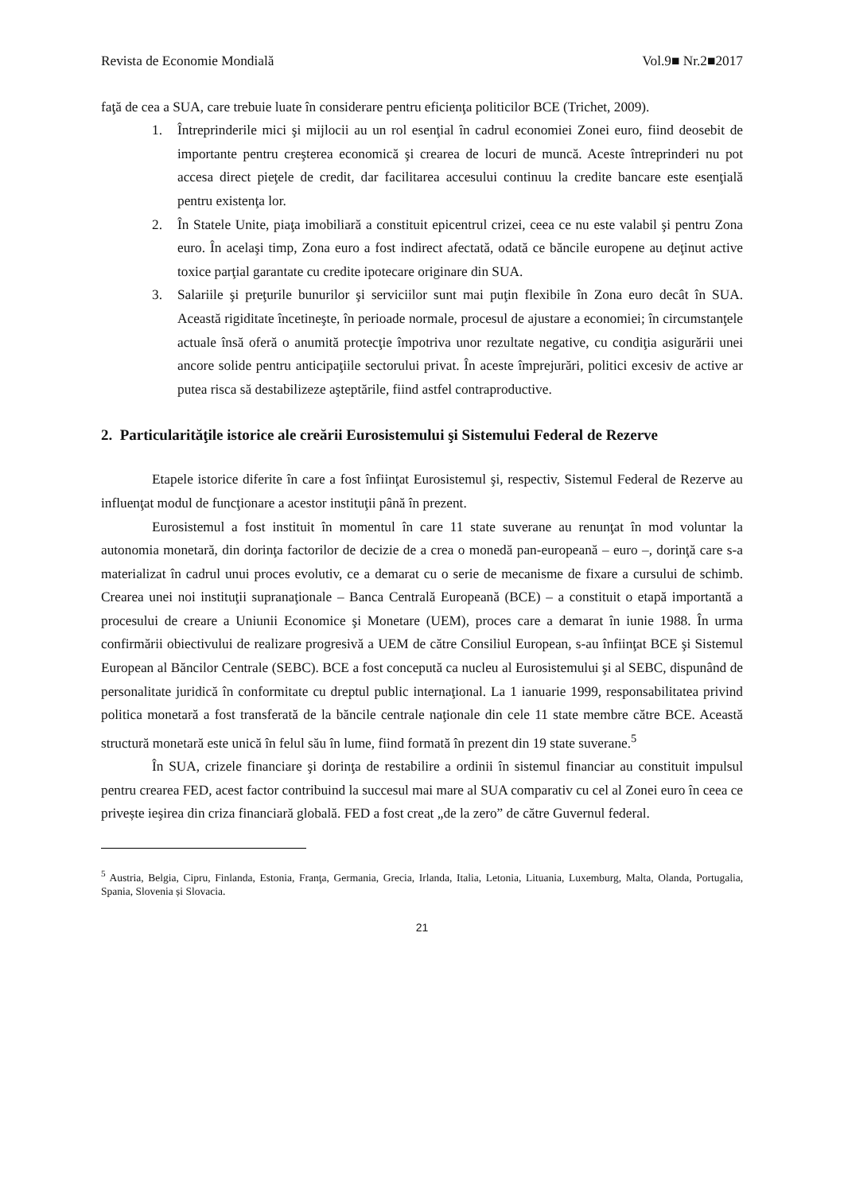Revista de Economie Mondială Vol.9■ Nr.2■2017
faţă de cea a SUA, care trebuie luate în considerare pentru eficienţa politicilor BCE (Trichet, 2009).
1. Întreprinderile mici şi mijlocii au un rol esenţial în cadrul economiei Zonei euro, fiind deosebit de importante pentru creşterea economică şi crearea de locuri de muncă. Aceste întreprinderi nu pot accesa direct pieţele de credit, dar facilitarea accesului continuu la credite bancare este esenţială pentru existenţa lor.
2. În Statele Unite, piaţa imobiliară a constituit epicentrul crizei, ceea ce nu este valabil şi pentru Zona euro. În acelaşi timp, Zona euro a fost indirect afectată, odată ce băncile europene au deţinut active toxice parţial garantate cu credite ipotecare originare din SUA.
3. Salariile şi preţurile bunurilor şi serviciilor sunt mai puţin flexibile în Zona euro decât în SUA. Această rigiditate încetineşte, în perioade normale, procesul de ajustare a economiei; în circumstanţele actuale însă oferă o anumită protecţie împotriva unor rezultate negative, cu condiţia asigurării unei ancore solide pentru anticipaţiile sectorului privat. În aceste împrejurări, politici excesiv de active ar putea risca să destabilizeze aşteptările, fiind astfel contraproductive.
2. Particularităţile istorice ale creării Eurosistemului şi Sistemului Federal de Rezerve
Etapele istorice diferite în care a fost înfiinţat Eurosistemul şi, respectiv, Sistemul Federal de Rezerve au influenţat modul de funcţionare a acestor instituţii până în prezent.
Eurosistemul a fost instituit în momentul în care 11 state suverane au renunţat în mod voluntar la autonomia monetară, din dorinţa factorilor de decizie de a crea o monedă pan-europeană – euro –, dorinţă care s-a materializat în cadrul unui proces evolutiv, ce a demarat cu o serie de mecanisme de fixare a cursului de schimb. Crearea unei noi instituţii supranaţionale – Banca Centrală Europeană (BCE) – a constituit o etapă importantă a procesului de creare a Uniunii Economice şi Monetare (UEM), proces care a demarat în iunie 1988. În urma confirmării obiectivului de realizare progresivă a UEM de către Consiliul European, s-au înfiinţat BCE şi Sistemul European al Băncilor Centrale (SEBC). BCE a fost concepută ca nucleu al Eurosistemului şi al SEBC, dispunând de personalitate juridică în conformitate cu dreptul public internaţional. La 1 ianuarie 1999, responsabilitatea privind politica monetară a fost transferată de la băncile centrale naţionale din cele 11 state membre către BCE. Această structură monetară este unică în felul său în lume, fiind formată în prezent din 19 state suverane.<sup>5</sup>
În SUA, crizele financiare şi dorinţa de restabilire a ordinii în sistemul financiar au constituit impulsul pentru crearea FED, acest factor contribuind la succesul mai mare al SUA comparativ cu cel al Zonei euro în ceea ce privește ieşirea din criza financiară globală. FED a fost creat „de la zero” de către Guvernul federal.
<sup>5</sup> Austria, Belgia, Cipru, Finlanda, Estonia, Franţa, Germania, Grecia, Irlanda, Italia, Letonia, Lituania, Luxemburg, Malta, Olanda, Portugalia, Spania, Slovenia și Slovacia.
21